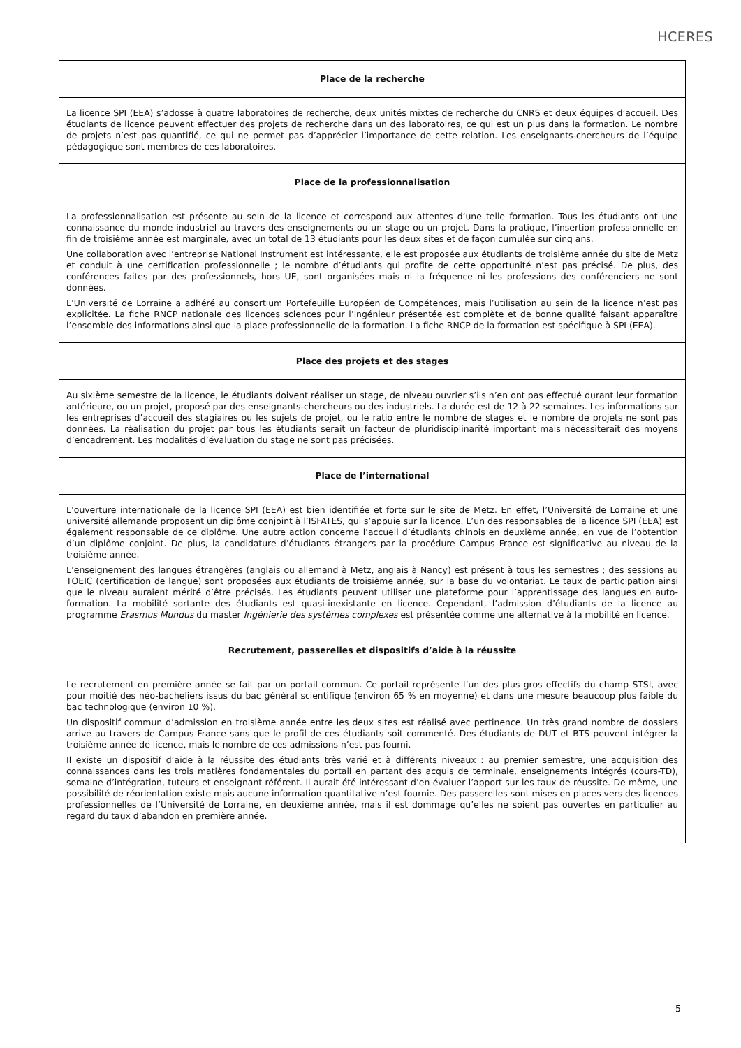HCERES
Place de la recherche
La licence SPI (EEA) s’adosse à quatre laboratoires de recherche, deux unités mixtes de recherche du CNRS et deux équipes d’accueil. Des étudiants de licence peuvent effectuer des projets de recherche dans un des laboratoires, ce qui est un plus dans la formation. Le nombre de projets n’est pas quantifié, ce qui ne permet pas d’apprécier l’importance de cette relation. Les enseignants-chercheurs de l’équipe pédagogique sont membres de ces laboratoires.
Place de la professionnalisation
La professionnalisation est présente au sein de la licence et correspond aux attentes d’une telle formation. Tous les étudiants ont une connaissance du monde industriel au travers des enseignements ou un stage ou un projet. Dans la pratique, l’insertion professionnelle en fin de troisième année est marginale, avec un total de 13 étudiants pour les deux sites et de façon cumulée sur cinq ans.
Une collaboration avec l’entreprise National Instrument est intéressante, elle est proposée aux étudiants de troisième année du site de Metz et conduit à une certification professionnelle ; le nombre d’étudiants qui profite de cette opportunité n’est pas précisé. De plus, des conférences faites par des professionnels, hors UE, sont organisées mais ni la fréquence ni les professions des conférenciers ne sont données.
L’Université de Lorraine a adhéré au consortium Portefeuille Européen de Compétences, mais l’utilisation au sein de la licence n’est pas explicitée. La fiche RNCP nationale des licences sciences pour l’ingénieur présentée est complète et de bonne qualité faisant apparaître l’ensemble des informations ainsi que la place professionnelle de la formation. La fiche RNCP de la formation est spécifique à SPI (EEA).
Place des projets et des stages
Au sixième semestre de la licence, le étudiants doivent réaliser un stage, de niveau ouvrier s’ils n’en ont pas effectué durant leur formation antérieure, ou un projet, proposé par des enseignants-chercheurs ou des industriels. La durée est de 12 à 22 semaines. Les informations sur les entreprises d’accueil des stagiaires ou les sujets de projet, ou le ratio entre le nombre de stages et le nombre de projets ne sont pas données. La réalisation du projet par tous les étudiants serait un facteur de pluridisciplinarité important mais nécessiterait des moyens d’encadrement. Les modalités d’évaluation du stage ne sont pas précisées.
Place de l’international
L’ouverture internationale de la licence SPI (EEA) est bien identifiée et forte sur le site de Metz. En effet, l’Université de Lorraine et une université allemande proposent un diplôme conjoint à l’ISFATES, qui s’appuie sur la licence. L’un des responsables de la licence SPI (EEA) est également responsable de ce diplôme. Une autre action concerne l’accueil d’étudiants chinois en deuxième année, en vue de l’obtention d’un diplôme conjoint. De plus, la candidature d’étudiants étrangers par la procédure Campus France est significative au niveau de la troisième année.
L’enseignement des langues étrangères (anglais ou allemand à Metz, anglais à Nancy) est présent à tous les semestres ; des sessions au TOEIC (certification de langue) sont proposées aux étudiants de troisième année, sur la base du volontariat. Le taux de participation ainsi que le niveau auraient mérité d’être précisés. Les étudiants peuvent utiliser une plateforme pour l’apprentissage des langues en auto-formation. La mobilité sortante des étudiants est quasi-inexistante en licence. Cependant, l’admission d’étudiants de la licence au programme Erasmus Mundus du master Ingénierie des systèmes complexes est présentée comme une alternative à la mobilité en licence.
Recrutement, passerelles et dispositifs d’aide à la réussite
Le recrutement en première année se fait par un portail commun. Ce portail représente l’un des plus gros effectifs du champ STSI, avec pour moitié des néo-bacheliers issus du bac général scientifique (environ 65 % en moyenne) et dans une mesure beaucoup plus faible du bac technologique (environ 10 %).
Un dispositif commun d’admission en troisième année entre les deux sites est réalisé avec pertinence. Un très grand nombre de dossiers arrive au travers de Campus France sans que le profil de ces étudiants soit commenté. Des étudiants de DUT et BTS peuvent intégrer la troisième année de licence, mais le nombre de ces admissions n’est pas fourni.
Il existe un dispositif d’aide à la réussite des étudiants très varié et à différents niveaux : au premier semestre, une acquisition des connaissances dans les trois matières fondamentales du portail en partant des acquis de terminale, enseignements intégrés (cours-TD), semaine d’intégration, tuteurs et enseignant référent. Il aurait été intéressant d’en évaluer l’apport sur les taux de réussite. De même, une possibilité de réorientation existe mais aucune information quantitative n’est fournie. Des passerelles sont mises en places vers des licences professionnelles de l’Université de Lorraine, en deuxième année, mais il est dommage qu’elles ne soient pas ouvertes en particulier au regard du taux d’abandon en première année.
5